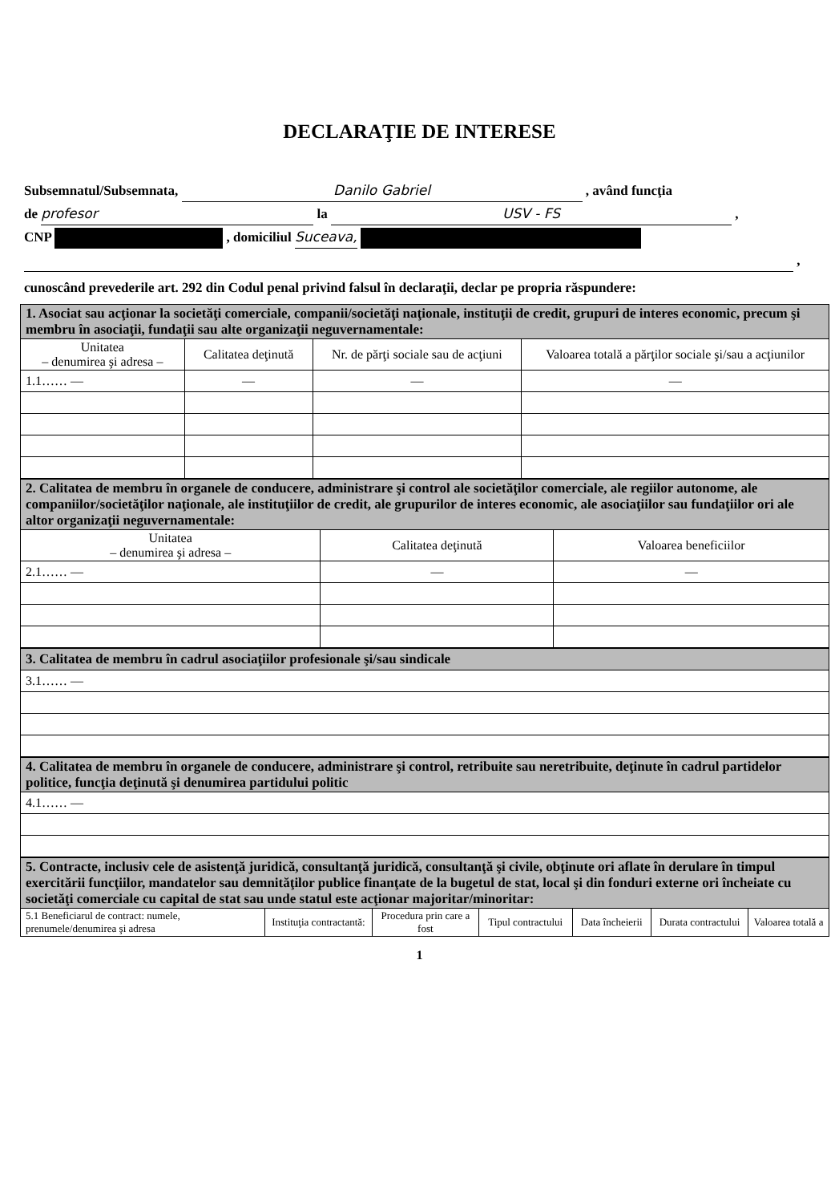DECLARAŢIE DE INTERESE
Subsemnatul/Subsemnata, Danilo Gabriel , având funcţia
de profesor la USV - FS ,
CNP , domiciliul Suceava,
,
cunoscând prevederile art. 292 din Codul penal privind falsul în declaraţii, declar pe propria răspundere:
| 1. Asociat sau acţionar la societăţi comerciale, companii/societăţi naţionale, instituţii de credit, grupuri de interes economic, precum şi membru în asociaţii, fundaţii sau alte organizaţii neguvernamentale: | | | |
| Unitatea – denumirea şi adresa – | Calitatea deţinută | Nr. de părţi sociale sau de acţiuni | Valoarea totală a părţilor sociale şi/sau a acţiunilor |
| 1.1…… — | — | — | — |
| 2. Calitatea de membru în organele de conducere, administrare şi control ale societăţilor comerciale, ale regiilor autonome, ale companiilor/societăţilor naţionale, ale instituţiilor de credit, ale grupurilor de interes economic, ale asociaţiilor sau fundaţiilor ori ale altor organizaţii neguvernamentale: | | |
| Unitatea – denumirea şi adresa – | Calitatea deţinută | Valoarea beneficiilor |
| 2.1…… — | — | — |
| 3. Calitatea de membru în cadrul asociaţiilor profesionale şi/sau sindicale |
| 3.1…… — |
| 4. Calitatea de membru în organele de conducere, administrare şi control, retribuite sau neretribuite, deţinute în cadrul partidelor politice, funcţia deţinută şi denumirea partidului politic |
| 4.1…… — |
| 5. Contracte, inclusiv cele de asistenţă juridică, consultanţă juridică, consultanţă şi civile, obţinute ori aflate în derulare în timpul exercitării funcţiilor, mandatelor sau demnităţilor publice finanţate de la bugetul de stat, local şi din fonduri externe ori încheiate cu societăţi comerciale cu capital de stat sau unde statul este acţionar majoritar/minoritar: | | | | | | |
| 5.1 Beneficiarul de contract: numele, prenumele/denumirea şi adresa | Instituţia contractantă: | Procedura prin care a fost | Tipul contractului | Data încheierii | Durata contractului | Valoarea totală a |
1